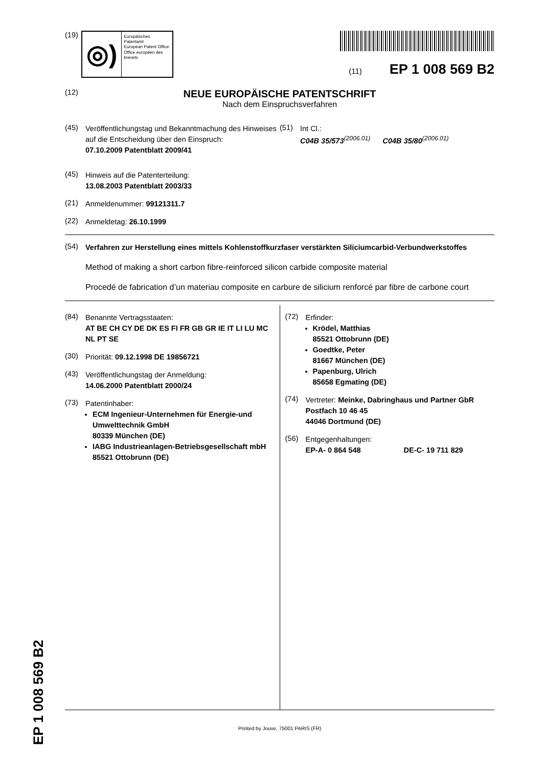EP 1 008 569 B2
(19)
◎)
Europäisches Patentamt
European Patent Office
Office européen des brevets
(11) EP 1 008 569 B2
(12)
NEUE EUROPÄISCHE PATENTSCHRIFT
Nach dem Einspruchsverfahren
(45)
Veröffentlichungstag und Bekanntmachung des Hinweises auf die Entscheidung über den Einspruch:
07.10.2009 Patentblatt 2009/41
(51)
Int Cl.:
C04B 35/573<sup>(2006.01)</sup> C04B 35/80<sup>(2006.01)</sup>
(45)
Hinweis auf die Patenterteilung:
13.08.2003 Patentblatt 2003/33
(21)
Anmeldenummer: 99121311.7
(22)
Anmeldetag: 26.10.1999
(54)
Verfahren zur Herstellung eines mittels Kohlenstoffkurzfaser verstärkten Siliciumcarbid-Verbundwerkstoffes
Method of making a short carbon fibre-reinforced silicon carbide composite material
Procedé de fabrication d’un materiau composite en carbure de silicium renforcé par fibre de carbone court
(84)
Benannte Vertragsstaaten:
AT BE CH CY DE DK ES FI FR GB GR IE IT LI LU MC NL PT SE
(30)
Priorität: 09.12.1998 DE 19856721
(43)
Veröffentlichungstag der Anmeldung:
14.06.2000 Patentblatt 2000/24
(73)
Patentinhaber:
ECM Ingenieur-Unternehmen für Energie-und Umwelttechnik GmbH
80339 München (DE)
IABG Industrieanlagen-Betriebsgesellschaft mbH
85521 Ottobrunn (DE)
(72)
Erfinder:
Krödel, Matthias
85521 Ottobrunn (DE)
Goedtke, Peter
81667 München (DE)
Papenburg, Ulrich
85658 Egmating (DE)
(74)
Vertreter: Meinke, Dabringhaus und Partner GbR
Postfach 10 46 45
44046 Dortmund (DE)
(56)
Entgegenhaltungen:
EP-A- 0 864 548 DE-C- 19 711 829
Printed by Jouve, 75001 PARIS (FR)